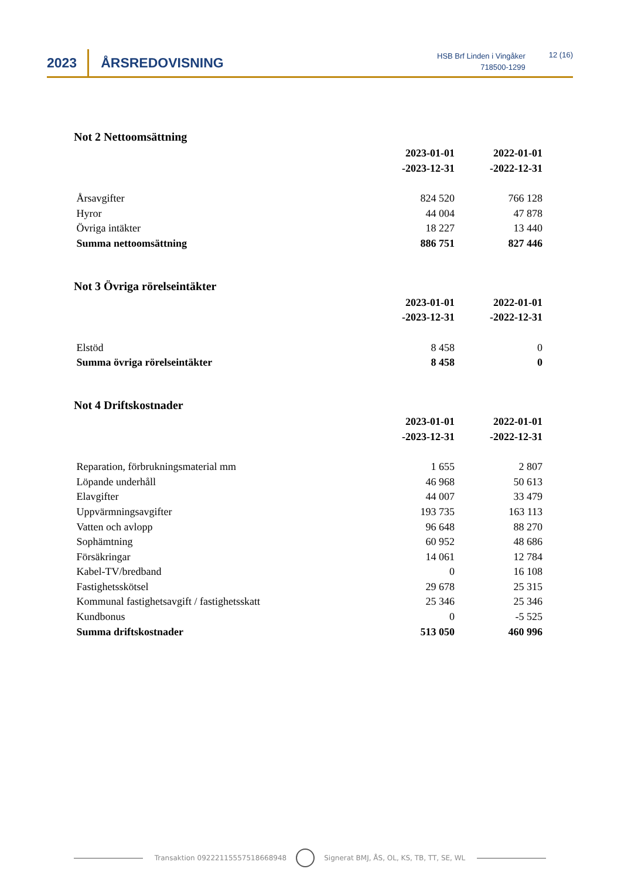2023
ÅRSREDOVISNING
HSB Brf Linden i Vingåker
718500-1299
12 (16)
Not 2 Nettoomsättning
| | 2023-01-01 -2023-12-31 | 2022-01-01 -2022-12-31 |
| Årsavgifter | 824 520 | 766 128 |
| Hyror | 44 004 | 47 878 |
| Övriga intäkter | 18 227 | 13 440 |
| Summa nettoomsättning | 886 751 | 827 446 |
Not 3 Övriga rörelseintäkter
| | 2023-01-01 -2023-12-31 | 2022-01-01 -2022-12-31 |
| Elstöd | 8 458 | 0 |
| Summa övriga rörelseintäkter | 8 458 | 0 |
Not 4 Driftskostnader
| | 2023-01-01 -2023-12-31 | 2022-01-01 -2022-12-31 |
| Reparation, förbrukningsmaterial mm | 1 655 | 2 807 |
| Löpande underhåll | 46 968 | 50 613 |
| Elavgifter | 44 007 | 33 479 |
| Uppvärmningsavgifter | 193 735 | 163 113 |
| Vatten och avlopp | 96 648 | 88 270 |
| Sophämtning | 60 952 | 48 686 |
| Försäkringar | 14 061 | 12 784 |
| Kabel-TV/bredband | 0 | 16 108 |
| Fastighetsskötsel | 29 678 | 25 315 |
| Kommunal fastighetsavgift / fastighetsskatt | 25 346 | 25 346 |
| Kundbonus | 0 | -5 525 |
| Summa driftskostnader | 513 050 | 460 996 |
Transaktion 09222115557518668948
Signerat BMJ, ÅS, OL, KS, TB, TT, SE, WL